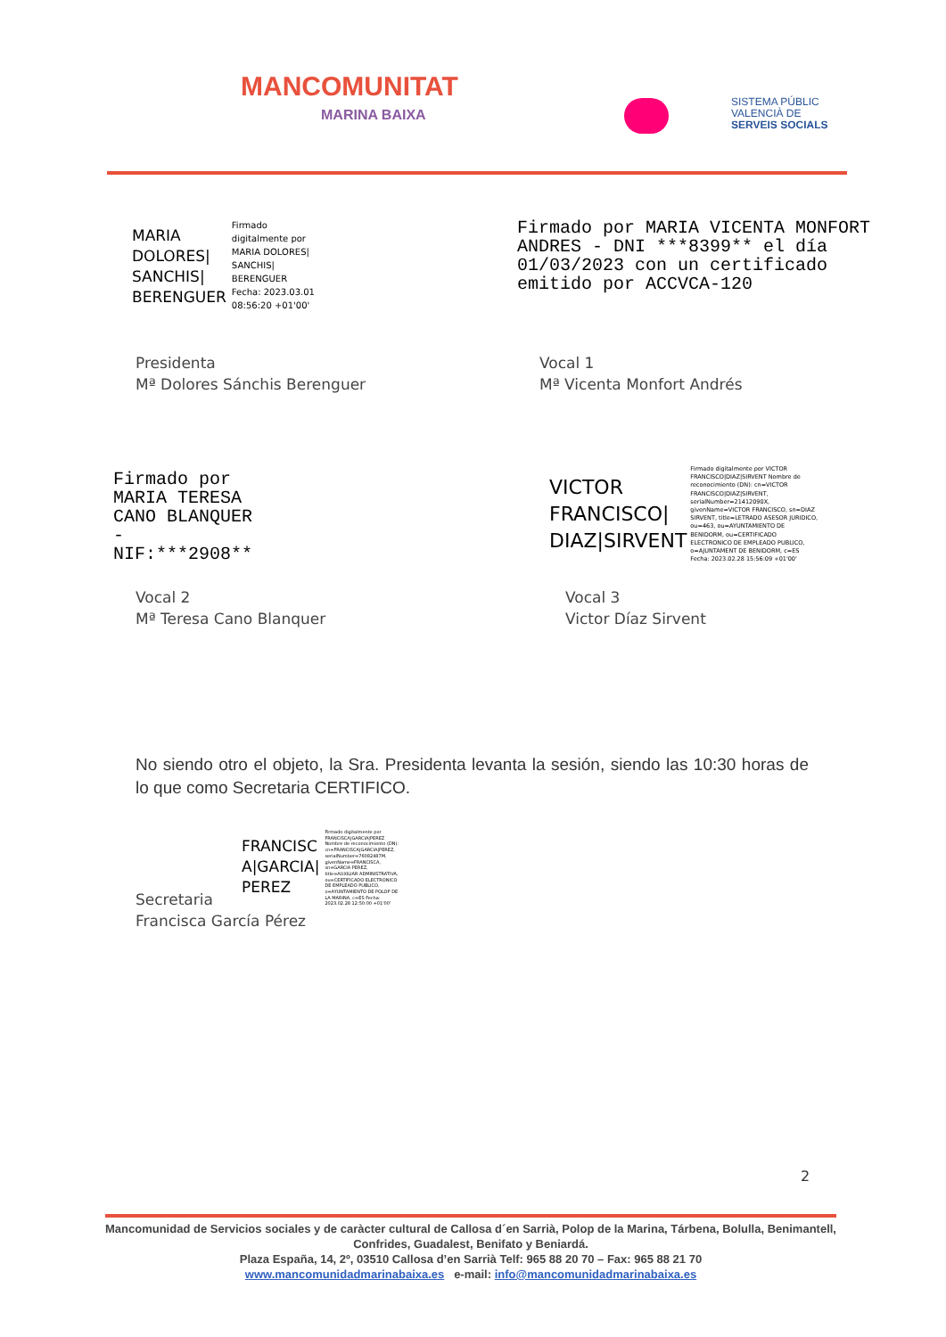MANCOMUNITAT
MARINA BAIXA
SISTEMA PÚBLIC
VALENCIÀ DE
SERVEIS SOCIALS
MARIA
DOLORES|
SANCHIS|
BERENGUER
Firmado
digitalmente por
MARIA DOLORES|
SANCHIS|
BERENGUER
Fecha: 2023.03.01
08:56:20 +01'00'
Firmado por MARIA VICENTA MONFORT ANDRES - DNI ***8399** el día 01/03/2023 con un certificado emitido por ACCVCA-120
Presidenta
Mª Dolores Sánchis Berenguer
Vocal 1
Mª Vicenta Monfort Andrés
Firmado por MARIA TERESA CANO BLANQUER - NIF:***2908**
VICTOR
FRANCISCO|
DIAZ|SIRVENT
Firmado digitalmente por VICTOR FRANCISCO|DIAZ|SIRVENT Nombre de reconocimiento (DN): cn=VICTOR FRANCISCO|DIAZ|SIRVENT, serialNumber=21412090X, givenName=VICTOR FRANCISCO, sn=DIAZ SIRVENT, title=LETRADO ASESOR JURIDICO, ou=463, ou=AYUNTAMIENTO DE BENIDORM, ou=CERTIFICADO ELECTRONICO DE EMPLEADO PUBLICO, o=AJUNTAMENT DE BENIDORM, c=ES Fecha: 2023.02.28 15:56:09 +01'00'
Vocal 2
Mª Teresa Cano Blanquer
Vocal 3
Victor Díaz Sirvent
No siendo otro el objeto, la Sra. Presidenta levanta la sesión, siendo las 10:30 horas de lo que como Secretaria CERTIFICO.
FRANCISC
A|GARCIA|
PEREZ
Firmado digitalmente por FRANCISCA|GARCIA|PEREZ Nombre de reconocimiento (DN): cn=FRANCISCA|GARCIA|PEREZ, serialNumber=76082487M, givenName=FRANCISCA, sn=GARCIA PEREZ, title=AUXILIAR ADMINISTRATIVA, ou=CERTIFICADO ELECTRONICO DE EMPLEADO PUBLICO, o=AYUNTAMIENTO DE POLOP DE LA MARINA, c=ES Fecha: 2023.02.28 12:50:00 +01'00'
Secretaria
Francisca García Pérez
2
Mancomunidad de Servicios sociales y de caràcter cultural de Callosa d´en Sarrià, Polop de la Marina, Tárbena, Bolulla, Benimantell, Confrides, Guadalest, Benifato y Beniardá.
Plaza España, 14, 2º, 03510 Callosa d’en Sarrià Telf: 965 88 20 70 – Fax: 965 88 21 70
www.mancomunidadmarinabaixa.es e-mail: info@mancomunidadmarinabaixa.es